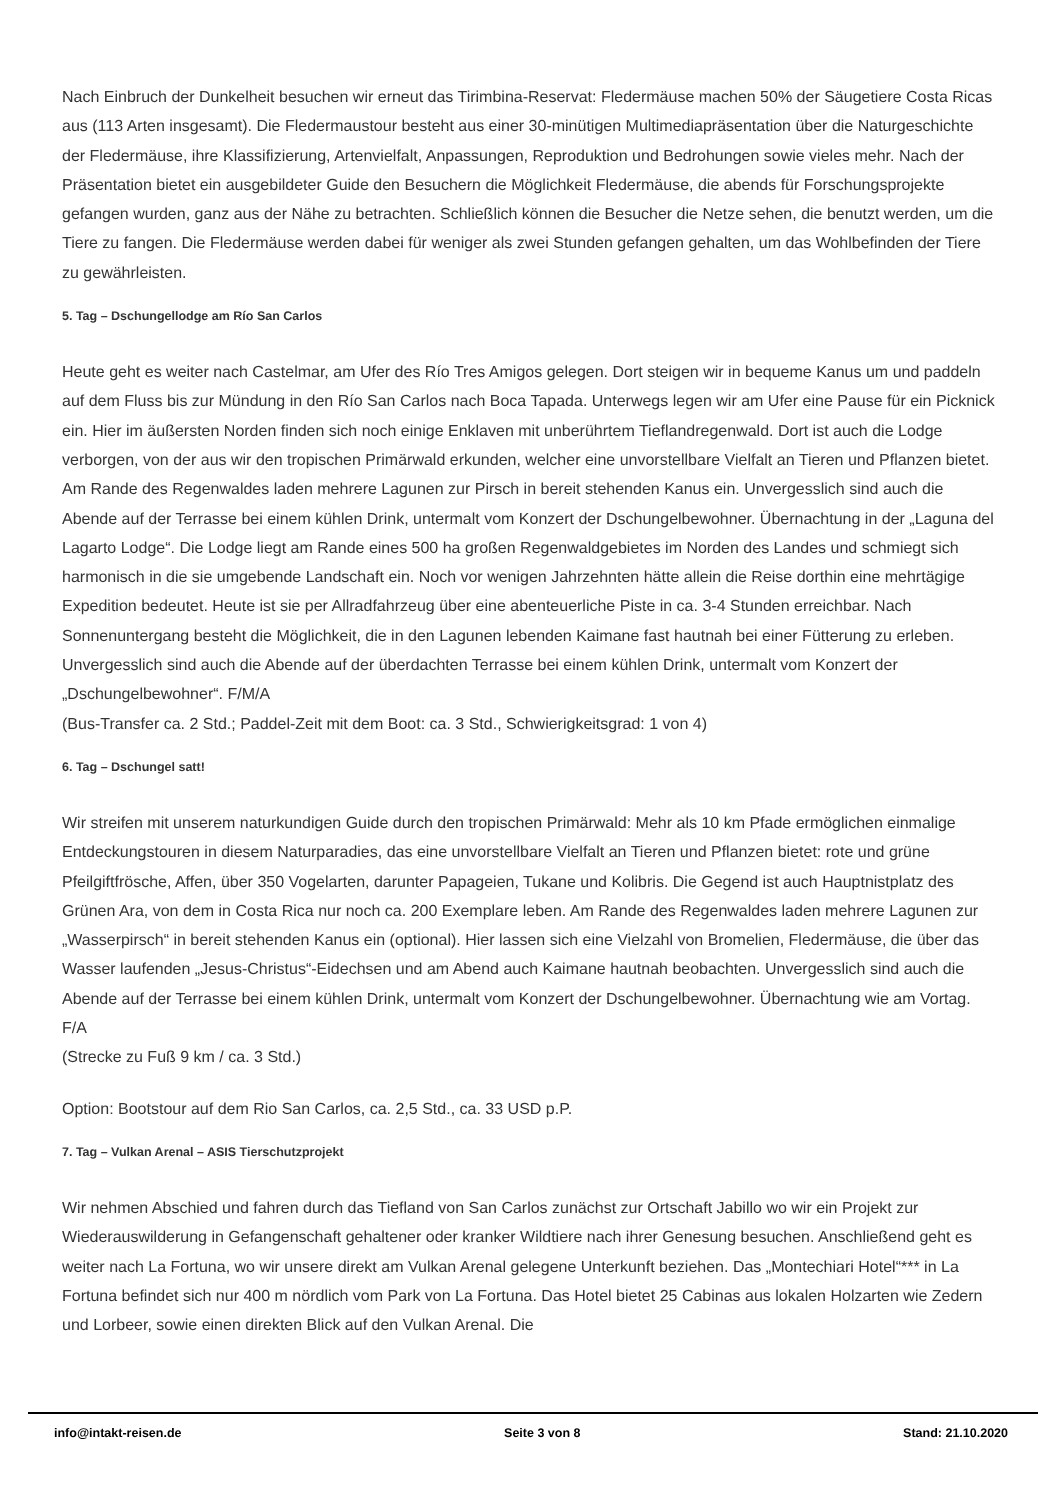Nach Einbruch der Dunkelheit besuchen wir erneut das Tirimbina-Reservat: Fledermäuse machen 50% der Säugetiere Costa Ricas aus (113 Arten insgesamt). Die Fledermaustour besteht aus einer 30-minütigen Multimediapräsentation über die Naturgeschichte der Fledermäuse, ihre Klassifizierung, Artenvielfalt, Anpassungen, Reproduktion und Bedrohungen sowie vieles mehr. Nach der Präsentation bietet ein ausgebildeter Guide den Besuchern die Möglichkeit Fledermäuse, die abends für Forschungsprojekte gefangen wurden, ganz aus der Nähe zu betrachten. Schließlich können die Besucher die Netze sehen, die benutzt werden, um die Tiere zu fangen. Die Fledermäuse werden dabei für weniger als zwei Stunden gefangen gehalten, um das Wohlbefinden der Tiere zu gewährleisten.
5. Tag – Dschungellodge am Río San Carlos
Heute geht es weiter nach Castelmar, am Ufer des Río Tres Amigos gelegen. Dort steigen wir in bequeme Kanus um und paddeln auf dem Fluss bis zur Mündung in den Río San Carlos nach Boca Tapada. Unterwegs legen wir am Ufer eine Pause für ein Picknick ein. Hier im äußersten Norden finden sich noch einige Enklaven mit unberührtem Tieflandregenwald. Dort ist auch die Lodge verborgen, von der aus wir den tropischen Primärwald erkunden, welcher eine unvorstellbare Vielfalt an Tieren und Pflanzen bietet. Am Rande des Regenwaldes laden mehrere Lagunen zur Pirsch in bereit stehenden Kanus ein. Unvergesslich sind auch die Abende auf der Terrasse bei einem kühlen Drink, untermalt vom Konzert der Dschungelbewohner. Übernachtung in der „Laguna del Lagarto Lodge“. Die Lodge liegt am Rande eines 500 ha großen Regenwaldgebietes im Norden des Landes und schmiegt sich harmonisch in die sie umgebende Landschaft ein. Noch vor wenigen Jahrzehnten hätte allein die Reise dorthin eine mehrtägige Expedition bedeutet. Heute ist sie per Allradfahrzeug über eine abenteuerliche Piste in ca. 3-4 Stunden erreichbar. Nach Sonnenuntergang besteht die Möglichkeit, die in den Lagunen lebenden Kaimane fast hautnah bei einer Fütterung zu erleben. Unvergesslich sind auch die Abende auf der überdachten Terrasse bei einem kühlen Drink, untermalt vom Konzert der „Dschungelbewohner“. F/M/A
(Bus-Transfer ca. 2 Std.; Paddel-Zeit mit dem Boot: ca. 3 Std., Schwierigkeitsgrad: 1 von 4)
6. Tag – Dschungel satt!
Wir streifen mit unserem naturkundigen Guide durch den tropischen Primärwald: Mehr als 10 km Pfade ermöglichen einmalige Entdeckungstouren in diesem Naturparadies, das eine unvorstellbare Vielfalt an Tieren und Pflanzen bietet: rote und grüne Pfeilgiftfrösche, Affen, über 350 Vogelarten, darunter Papageien, Tukane und Kolibris. Die Gegend ist auch Hauptnistplatz des Grünen Ara, von dem in Costa Rica nur noch ca. 200 Exemplare leben. Am Rande des Regenwaldes laden mehrere Lagunen zur „Wasserpirsch“ in bereit stehenden Kanus ein (optional). Hier lassen sich eine Vielzahl von Bromelien, Fledermäuse, die über das Wasser laufenden „Jesus-Christus“-Eidechsen und am Abend auch Kaimane hautnah beobachten. Unvergesslich sind auch die Abende auf der Terrasse bei einem kühlen Drink, untermalt vom Konzert der Dschungelbewohner. Übernachtung wie am Vortag. F/A
(Strecke zu Fuß 9 km / ca. 3 Std.)
Option: Bootstour auf dem Rio San Carlos, ca. 2,5 Std., ca. 33 USD p.P.
7. Tag – Vulkan Arenal – ASIS Tierschutzprojekt
Wir nehmen Abschied und fahren durch das Tiefland von San Carlos zunächst zur Ortschaft Jabillo wo wir ein Projekt zur Wiederauswilderung in Gefangenschaft gehaltener oder kranker Wildtiere nach ihrer Genesung besuchen. Anschließend geht es weiter nach La Fortuna, wo wir unsere direkt am Vulkan Arenal gelegene Unterkunft beziehen. Das „Montechiari Hotel“*** in La Fortuna befindet sich nur 400 m nördlich vom Park von La Fortuna. Das Hotel bietet 25 Cabinas aus lokalen Holzarten wie Zedern und Lorbeer, sowie einen direkten Blick auf den Vulkan Arenal. Die
info@intakt-reisen.de Seite 3 von 8 Stand: 21.10.2020